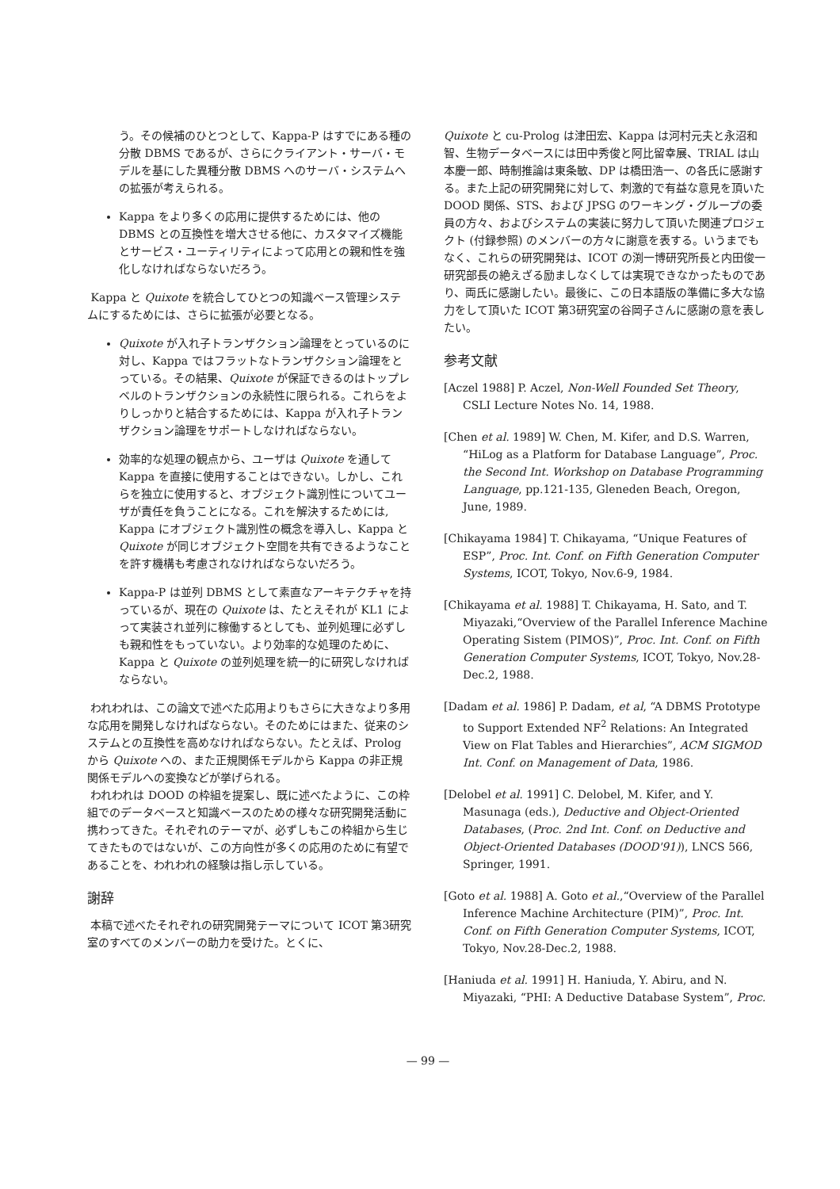う。その候補のひとつとして、Kappa-P はすでにある種の分散 DBMS であるが、さらにクライアント・サーバ・モデルを基にした異種分散 DBMS へのサーバ・システムへの拡張が考えられる。
Kappa をより多くの応用に提供するためには、他の DBMS との互換性を増大させる他に、カスタマイズ機能とサービス・ユーティリティによって応用との親和性を強化しなければならないだろう。
Kappa と Quixote を統合してひとつの知識ベース管理システムにするためには、さらに拡張が必要となる。
Quixote が入れ子トランザクション論理をとっているのに対し、Kappa ではフラットなトランザクション論理をとっている。その結果、Quixote が保証できるのはトップレベルのトランザクションの永続性に限られる。これらをよりしっかりと結合するためには、Kappa が入れ子トランザクション論理をサポートしなければならない。
効率的な処理の観点から、ユーザは Quixote を通して Kappa を直接に使用することはできない。しかし、これらを独立に使用すると、オブジェクト識別性についてユーザが責任を負うことになる。これを解決するためには, Kappa にオブジェクト識別性の概念を導入し、Kappa と Quixote が同じオブジェクト空間を共有できるようなことを許す機構も考慮されなければならないだろう。
Kappa-P は並列 DBMS として素直なアーキテクチャを持っているが、現在の Quixote は、たとえそれが KL1 によって実装され並列に稼働するとしても、並列処理に必ずしも親和性をもっていない。より効率的な処理のために、Kappa と Quixote の並列処理を統一的に研究しなければならない。
われわれは、この論文で述べた応用よりもさらに大きなより多用な応用を開発しなければならない。そのためにはまた、従来のシステムとの互換性を高めなければならない。たとえば、Prolog から Quixote への、また正規関係モデルから Kappa の非正規関係モデルへの変換などが挙げられる。
われわれは DOOD の枠組を提案し、既に述べたように、この枠組でのデータベースと知識ベースのための様々な研究開発活動に携わってきた。それぞれのテーマが、必ずしもこの枠組から生じてきたものではないが、この方向性が多くの応用のために有望であることを、われわれの経験は指し示している。
謝辞
本稿で述べたそれぞれの研究開発テーマについて ICOT 第3研究室のすべてのメンバーの助力を受けた。とくに、
Quixote と cu-Prolog は津田宏、Kappa は河村元夫と永沼和智、生物データベースには田中秀俊と阿比留幸展、TRIAL は山本慶一郎、時制推論は東条敏、DP は橋田浩一、の各氏に感謝する。また上記の研究開発に対して、刺激的で有益な意見を頂いた DOOD 関係、STS、および JPSG のワーキング・グループの委員の方々、およびシステムの実装に努力して頂いた関連プロジェクト (付録参照) のメンバーの方々に謝意を表する。いうまでもなく、これらの研究開発は、ICOT の渕一博研究所長と内田俊一研究部長の絶えざる励ましなくしては実現できなかったものであり、両氏に感謝したい。最後に、この日本語版の準備に多大な協力をして頂いた ICOT 第3研究室の谷岡子さんに感謝の意を表したい。
参考文献
[Aczel 1988] P. Aczel, Non-Well Founded Set Theory, CSLI Lecture Notes No. 14, 1988.
[Chen et al. 1989] W. Chen, M. Kifer, and D.S. Warren, “HiLog as a Platform for Database Language”, Proc. the Second Int. Workshop on Database Programming Language, pp.121-135, Gleneden Beach, Oregon, June, 1989.
[Chikayama 1984] T. Chikayama, “Unique Features of ESP”, Proc. Int. Conf. on Fifth Generation Computer Systems, ICOT, Tokyo, Nov.6-9, 1984.
[Chikayama et al. 1988] T. Chikayama, H. Sato, and T. Miyazaki,“Overview of the Parallel Inference Machine Operating Sistem (PIMOS)”, Proc. Int. Conf. on Fifth Generation Computer Systems, ICOT, Tokyo, Nov.28-Dec.2, 1988.
[Dadam et al. 1986] P. Dadam, et al, “A DBMS Prototype to Support Extended NF<sup>2</sup> Relations: An Integrated View on Flat Tables and Hierarchies”, ACM SIGMOD Int. Conf. on Management of Data, 1986.
[Delobel et al. 1991] C. Delobel, M. Kifer, and Y. Masunaga (eds.), Deductive and Object-Oriented Databases, (Proc. 2nd Int. Conf. on Deductive and Object-Oriented Databases (DOOD'91)), LNCS 566, Springer, 1991.
[Goto et al. 1988] A. Goto et al.,“Overview of the Parallel Inference Machine Architecture (PIM)”, Proc. Int. Conf. on Fifth Generation Computer Systems, ICOT, Tokyo, Nov.28-Dec.2, 1988.
[Haniuda et al. 1991] H. Haniuda, Y. Abiru, and N. Miyazaki, “PHI: A Deductive Database System”, Proc.
— 99 —